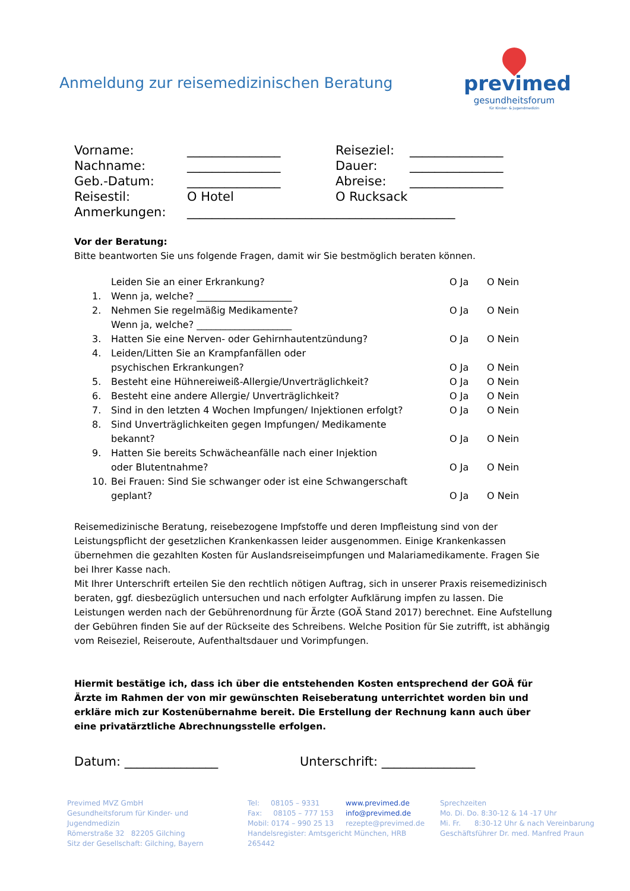Anmeldung zur reisemedizinischen Beratung
previmed
gesundheitsforum
für Kinder- & Jugendmedizin
| Vorname: | _______________ | Reiseziel: | _______________ |
| Nachname: | _______________ | Dauer: | _______________ |
| Geb.-Datum: | _______________ | Abreise: | _______________ |
| Reisestil: | O Hotel | O Rucksack | |
| Anmerkungen: | ___________________________________________ | | |
Vor der Beratung:
Bitte beantworten Sie uns folgende Fragen, damit wir Sie bestmöglich beraten können.
| 1. | Leiden Sie an einer Erkrankung? Wenn ja, welche? ____________________ | O Ja | O Nein |
| 2. | Nehmen Sie regelmäßig Medikamente? Wenn ja, welche? ____________________ | O Ja | O Nein |
| 3. | Hatten Sie eine Nerven- oder Gehirnhautentzündung? | O Ja | O Nein |
| 4. | Leiden/Litten Sie an Krampfanfällen oder psychischen Erkrankungen? | O Ja | O Nein |
| 5. | Besteht eine Hühnereiweiß-Allergie/Unverträglichkeit? | O Ja | O Nein |
| 6. | Besteht eine andere Allergie/ Unverträglichkeit? | O Ja | O Nein |
| 7. | Sind in den letzten 4 Wochen Impfungen/ Injektionen erfolgt? | O Ja | O Nein |
| 8. | Sind Unverträglichkeiten gegen Impfungen/ Medikamente bekannt? | O Ja | O Nein |
| 9. | Hatten Sie bereits Schwächeanfälle nach einer Injektion oder Blutentnahme? | O Ja | O Nein |
| 10. | Bei Frauen: Sind Sie schwanger oder ist eine Schwangerschaft geplant? | O Ja | O Nein |
Reisemedizinische Beratung, reisebezogene Impfstoffe und deren Impfleistung sind von der Leistungspflicht der gesetzlichen Krankenkassen leider ausgenommen. Einige Krankenkassen übernehmen die gezahlten Kosten für Auslandsreiseimpfungen und Malariamedikamente. Fragen Sie bei Ihrer Kasse nach.
Mit Ihrer Unterschrift erteilen Sie den rechtlich nötigen Auftrag, sich in unserer Praxis reisemedizinisch beraten, ggf. diesbezüglich untersuchen und nach erfolgter Aufklärung impfen zu lassen. Die Leistungen werden nach der Gebührenordnung für Ärzte (GOÄ Stand 2017) berechnet. Eine Aufstellung der Gebühren finden Sie auf der Rückseite des Schreibens. Welche Position für Sie zutrifft, ist abhängig vom Reiseziel, Reiseroute, Aufenthaltsdauer und Vorimpfungen.
Hiermit bestätige ich, dass ich über die entstehenden Kosten entsprechend der GOÄ für Ärzte im Rahmen der von mir gewünschten Reiseberatung unterrichtet worden bin und erkläre mich zur Kostenübernahme bereit. Die Erstellung der Rechnung kann auch über eine privatärztliche Abrechnungsstelle erfolgen.
Datum: _______________ Unterschrift: _______________
Previmed MVZ GmbH
Gesundheitsforum für Kinder- und Jugendmedizin
Römerstraße 32 82205 Gilching
Sitz der Gesellschaft: Gilching, Bayern
Tel: 08105 – 9331
Fax: 08105 – 777 153
Mobil: 0174 – 990 25 13
www.previmed.de
info@previmed.de
rezepte@previmed.de
Handelsregister: Amtsgericht München, HRB 265442
Sprechzeiten
Mo. Di. Do. 8:30-12 & 14 -17 Uhr
Mi. Fr. 8:30-12 Uhr & nach Vereinbarung
Geschäftsführer Dr. med. Manfred Praun